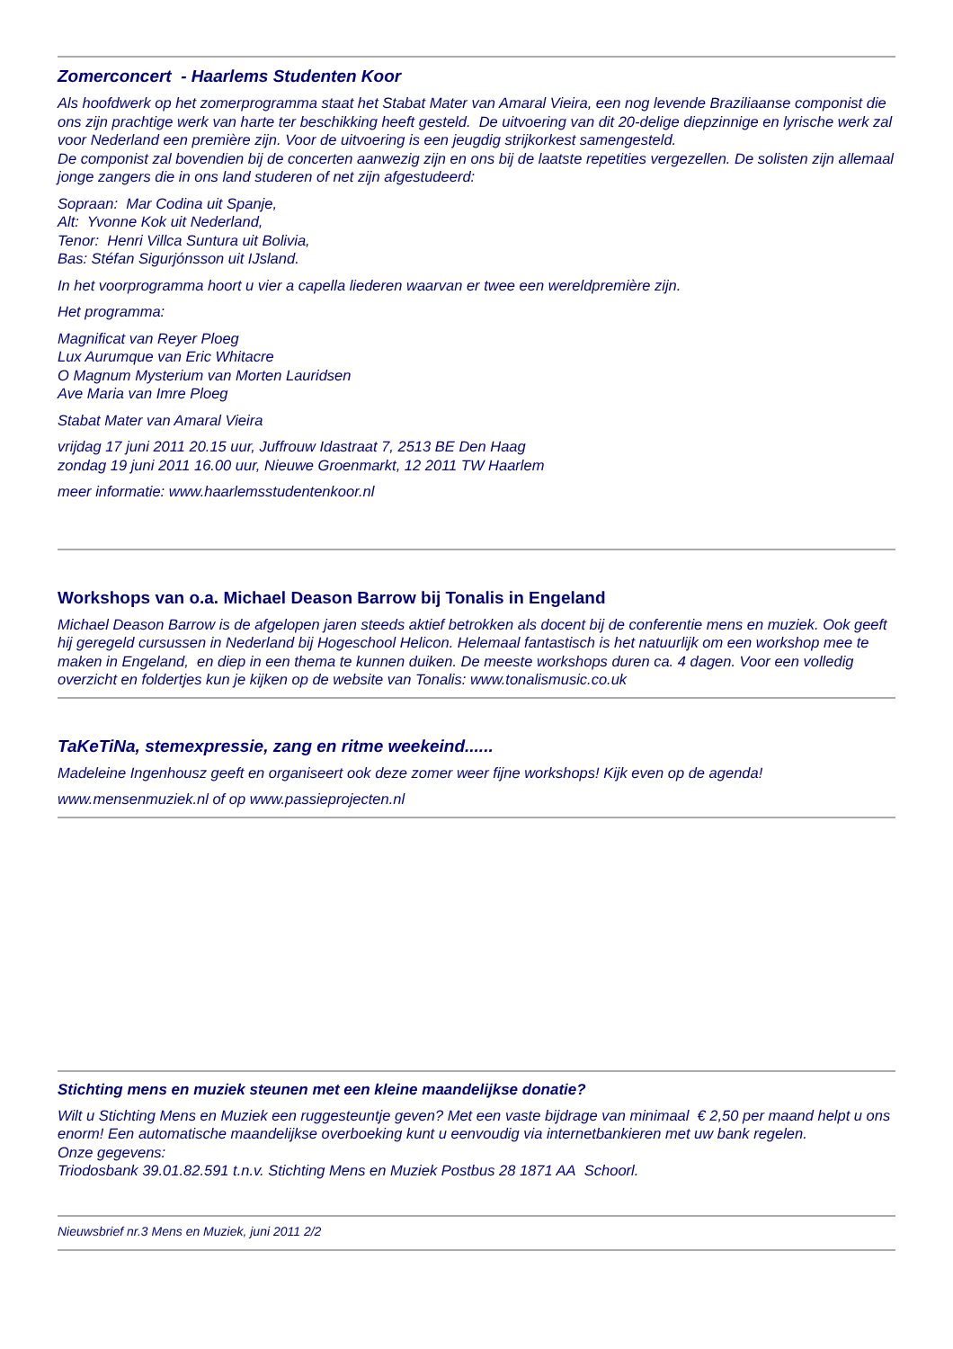Zomerconcert - Haarlems Studenten Koor
Als hoofdwerk op het zomerprogramma staat het Stabat Mater van Amaral Vieira, een nog levende Braziliaanse componist die ons zijn prachtige werk van harte ter beschikking heeft gesteld. De uitvoering van dit 20-delige diepzinnige en lyrische werk zal voor Nederland een première zijn. Voor de uitvoering is een jeugdig strijkorkest samengesteld.
De componist zal bovendien bij de concerten aanwezig zijn en ons bij de laatste repetities vergezellen. De solisten zijn allemaal jonge zangers die in ons land studeren of net zijn afgestudeerd:
Sopraan: Mar Codina uit Spanje,
Alt: Yvonne Kok uit Nederland,
Tenor: Henri Villca Suntura uit Bolivia,
Bas: Stéfan Sigurjónsson uit IJsland.
In het voorprogramma hoort u vier a capella liederen waarvan er twee een wereldpremière zijn.
Het programma:
Magnificat van Reyer Ploeg
Lux Aurumque van Eric Whitacre
O Magnum Mysterium van Morten Lauridsen
Ave Maria van Imre Ploeg
Stabat Mater van Amaral Vieira
vrijdag 17 juni 2011 20.15 uur, Juffrouw Idastraat 7, 2513 BE Den Haag
zondag 19 juni 2011 16.00 uur, Nieuwe Groenmarkt, 12 2011 TW Haarlem
meer informatie: www.haarlemsstudentenkoor.nl
Workshops van o.a. Michael Deason Barrow bij Tonalis in Engeland
Michael Deason Barrow is de afgelopen jaren steeds aktief betrokken als docent bij de conferentie mens en muziek. Ook geeft hij geregeld cursussen in Nederland bij Hogeschool Helicon. Helemaal fantastisch is het natuurlijk om een workshop mee te maken in Engeland, en diep in een thema te kunnen duiken. De meeste workshops duren ca. 4 dagen. Voor een volledig overzicht en foldertjes kun je kijken op de website van Tonalis: www.tonalismusic.co.uk
TaKeTiNa, stemexpressie, zang en ritme weekeind......
Madeleine Ingenhousz geeft en organiseert ook deze zomer weer fijne workshops! Kijk even op de agenda!
www.mensenmuziek.nl of op www.passieprojecten.nl
Stichting mens en muziek steunen met een kleine maandelijkse donatie?
Wilt u Stichting Mens en Muziek een ruggesteuntje geven? Met een vaste bijdrage van minimaal € 2,50 per maand helpt u ons enorm! Een automatische maandelijkse overboeking kunt u eenvoudig via internetbankieren met uw bank regelen.
Onze gegevens:
Triodosbank 39.01.82.591 t.n.v. Stichting Mens en Muziek Postbus 28 1871 AA Schoorl.
Nieuwsbrief nr.3 Mens en Muziek, juni 2011 2/2